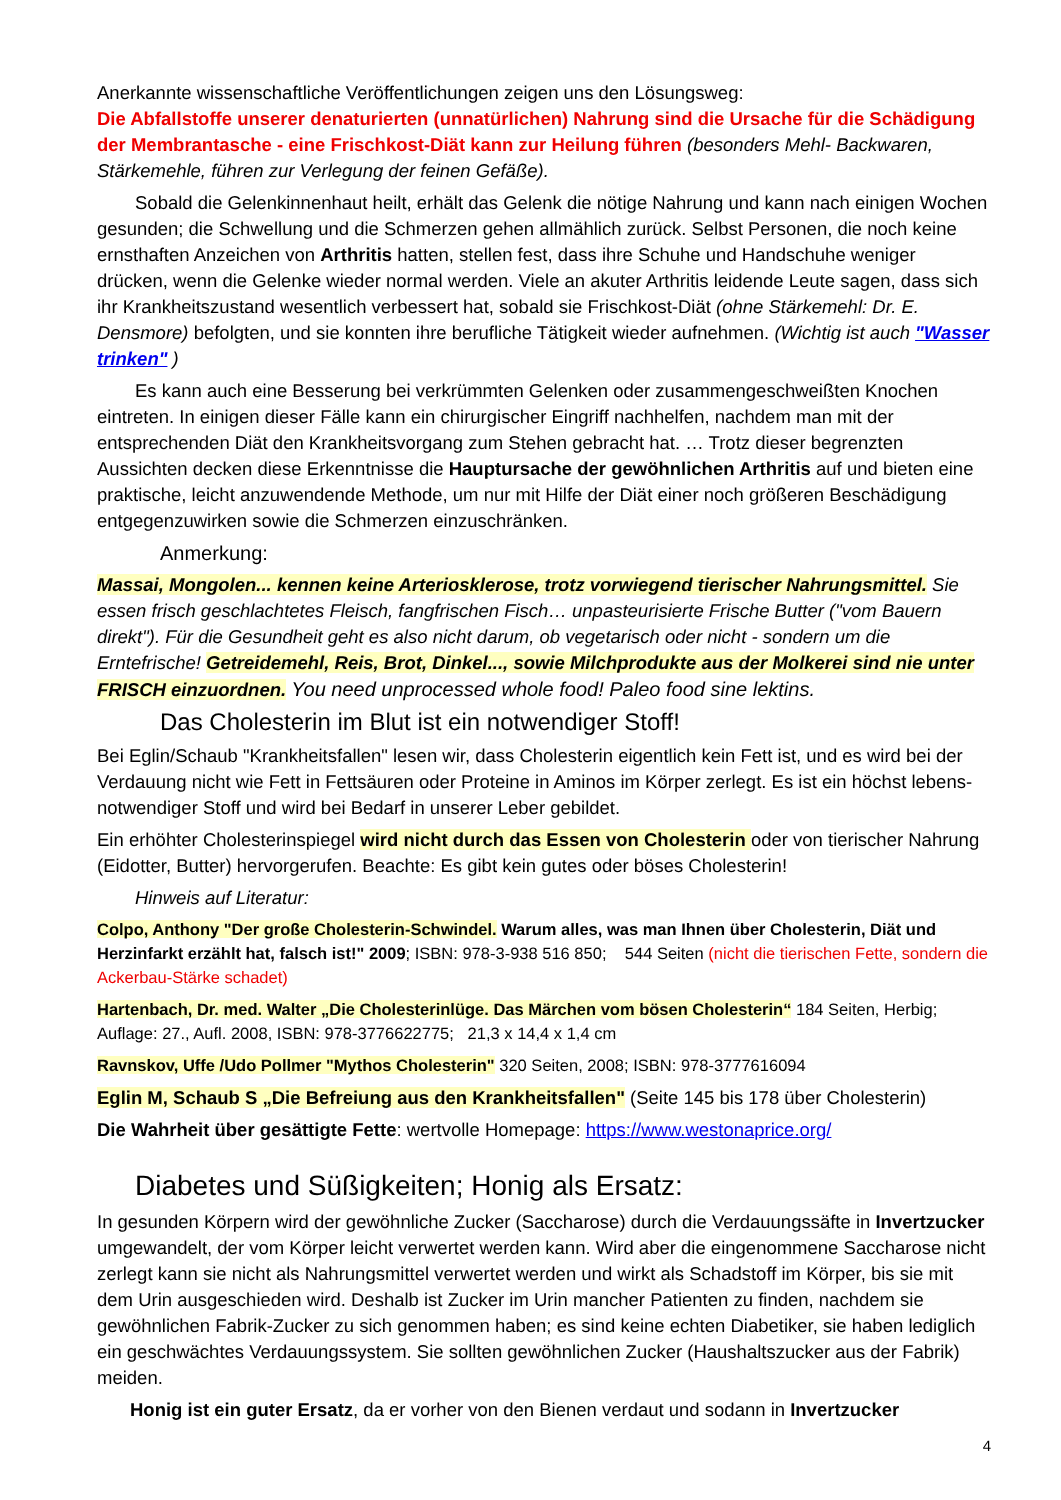Anerkannte wissenschaftliche Veröffentlichungen zeigen uns den Lösungsweg:
Die Abfallstoffe unserer denaturierten (unnatürlichen) Nahrung sind die Ursache für die Schädigung der Membrantasche - eine Frischkost-Diät kann zur Heilung führen (besonders Mehl- Backwaren, Stärkemehle, führen zur Verlegung der feinen Gefäße).
Sobald die Gelenkinnenhaut heilt, erhält das Gelenk die nötige Nahrung und kann nach einigen Wochen gesunden; die Schwellung und die Schmerzen gehen allmählich zurück. Selbst Personen, die noch keine ernsthaften Anzeichen von Arthritis hatten, stellen fest, dass ihre Schuhe und Handschuhe weniger drücken, wenn die Gelenke wieder normal werden. Viele an akuter Arthritis leidende Leute sagen, dass sich ihr Krankheitszustand wesentlich verbessert hat, sobald sie Frischkost-Diät (ohne Stärkemehl: Dr. E. Densmore) befolgten, und sie konnten ihre berufliche Tätigkeit wieder aufnehmen. (Wichtig ist auch "Wasser trinken" )
Es kann auch eine Besserung bei verkrümmten Gelenken oder zusammengeschweißten Knochen eintreten. In einigen dieser Fälle kann ein chirurgischer Eingriff nachhelfen, nachdem man mit der entsprechenden Diät den Krankheitsvorgang zum Stehen gebracht hat. … Trotz dieser begrenzten Aussichten decken diese Erkenntnisse die Hauptursache der gewöhnlichen Arthritis auf und bieten eine praktische, leicht anzuwendende Methode, um nur mit Hilfe der Diät einer noch größeren Beschädigung entgegenzuwirken sowie die Schmerzen einzuschränken.
Anmerkung:
Massai, Mongolen... kennen keine Arteriosklerose, trotz vorwiegend tierischer Nahrungsmittel. Sie essen frisch geschlachtetes Fleisch, fangfrischen Fisch… unpasteurisierte Frische Butter ("vom Bauern direkt"). Für die Gesundheit geht es also nicht darum, ob vegetarisch oder nicht - sondern um die Erntefrische! Getreidemehl, Reis, Brot, Dinkel..., sowie Milchprodukte aus der Molkerei sind nie unter FRISCH einzuordnen. You need unprocessed whole food! Paleo food sine lektins.
Das Cholesterin im Blut ist ein notwendiger Stoff!
Bei Eglin/Schaub "Krankheitsfallen" lesen wir, dass Cholesterin eigentlich kein Fett ist, und es wird bei der Verdauung nicht wie Fett in Fettsäuren oder Proteine in Aminos im Körper zerlegt. Es ist ein höchst lebens-notwendiger Stoff und wird bei Bedarf in unserer Leber gebildet.
Ein erhöhter Cholesterinspiegel wird nicht durch das Essen von Cholesterin oder von tierischer Nahrung (Eidotter, Butter) hervorgerufen. Beachte: Es gibt kein gutes oder böses Cholesterin!
Hinweis auf Literatur:
Colpo, Anthony "Der große Cholesterin-Schwindel. Warum alles, was man Ihnen über Cholesterin, Diät und Herzinfarkt erzählt hat, falsch ist!" 2009; ISBN: 978-3-938 516 850; 544 Seiten (nicht die tierischen Fette, sondern die Ackerbau-Stärke schadet)
Hartenbach, Dr. med. Walter „Die Cholesterinlüge. Das Märchen vom bösen Cholesterin“ 184 Seiten, Herbig; Auflage: 27., Aufl. 2008, ISBN: 978-3776622775; 21,3 x 14,4 x 1,4 cm
Ravnskov, Uffe /Udo Pollmer "Mythos Cholesterin" 320 Seiten, 2008; ISBN: 978-3777616094
Eglin M, Schaub S „Die Befreiung aus den Krankheitsfallen" (Seite 145 bis 178 über Cholesterin)
Die Wahrheit über gesättigte Fette: wertvolle Homepage: https://www.westonaprice.org/
Diabetes und Süßigkeiten; Honig als Ersatz:
In gesunden Körpern wird der gewöhnliche Zucker (Saccharose) durch die Verdauungssäfte in Invertzucker umgewandelt, der vom Körper leicht verwertet werden kann. Wird aber die eingenommene Saccharose nicht zerlegt kann sie nicht als Nahrungsmittel verwertet werden und wirkt als Schadstoff im Körper, bis sie mit dem Urin ausgeschieden wird. Deshalb ist Zucker im Urin mancher Patienten zu finden, nachdem sie gewöhnlichen Fabrik-Zucker zu sich genommen haben; es sind keine echten Diabetiker, sie haben lediglich ein geschwächtes Verdauungssystem. Sie sollten gewöhnlichen Zucker (Haushaltszucker aus der Fabrik) meiden.
Honig ist ein guter Ersatz, da er vorher von den Bienen verdaut und sodann in Invertzucker
4